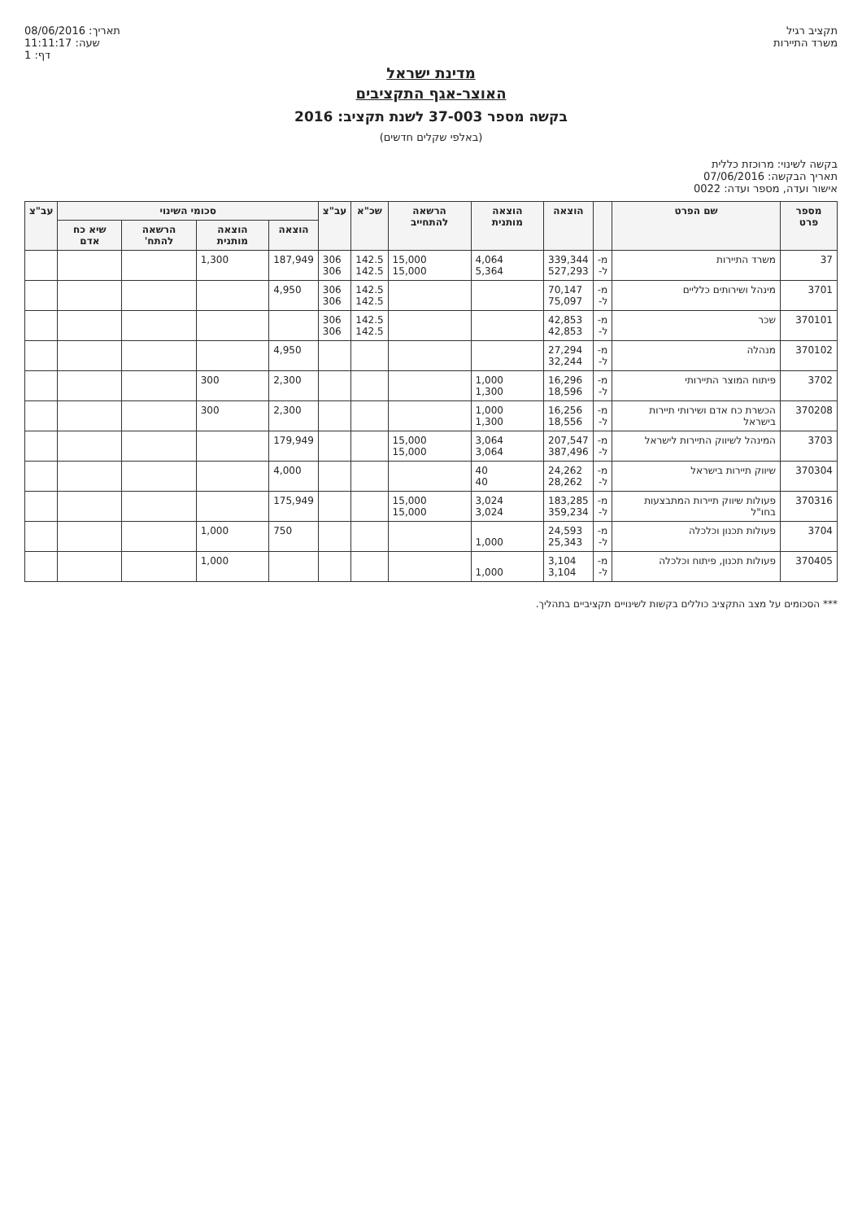תקציב רגיל
משרד התיירות
08/06/2016 :תאריך
11:11:17 :שעה
1 :דף
מדינת ישראל
האוצר-אגף התקציבים
בקשה מספר 37-003 לשנת תקציב: 2016
(באלפי שקלים חדשים)
בקשה לשינוי: מרוכזת כללית
תאריך הבקשה: 07/06/2016
אישור ועדה, מספר ועדה: 0022
| מספר פרט | שם הפרט | | הוצאה | הוצאה מותנית | הרשאה להתחייב | שכ"א | עב"צ | סכומי השינוי | | | | עב"צ |
| --- | --- | --- | --- | --- | --- | --- | --- | --- | --- | --- | --- | --- |
| | | | | | | | | הוצאה | הוצאה מותנית | הרשאה להתח' | שיא כח אדם | |
| 37 | משרד התיירות | מ- ל- | 339,344 527,293 | 4,064 5,364 | 15,000 15,000 | 142.5 142.5 | 306 306 | 187,949 | 1,300 | | | |
| 3701 | מינהל ושירותים כלליים | מ- ל- | 70,147 75,097 | | | 142.5 142.5 | 306 306 | 4,950 | | | | |
| 370101 | שכר | מ- ל- | 42,853 42,853 | | | 142.5 142.5 | 306 306 | | | | | |
| 370102 | מנהלה | מ- ל- | 27,294 32,244 | | | | | 4,950 | | | | |
| 3702 | פיתוח המוצר התיירותי | מ- ל- | 16,296 18,596 | 1,000 1,300 | | | | 2,300 | 300 | | | |
| 370208 | הכשרת כח אדם ושירותי תיירות בישראל | מ- ל- | 16,256 18,556 | 1,000 1,300 | | | | 2,300 | 300 | | | |
| 3703 | המינהל לשיווק התיירות לישראל | מ- ל- | 207,547 387,496 | 3,064 3,064 | 15,000 15,000 | | | 179,949 | | | | |
| 370304 | שיווק תיירות בישראל | מ- ל- | 24,262 28,262 | 40 40 | | | | 4,000 | | | | |
| 370316 | פעולות שיווק תיירות המתבצעות בחו"ל | מ- ל- | 183,285 359,234 | 3,024 3,024 | 15,000 15,000 | | | 175,949 | | | | |
| 3704 | פעולות תכנון וכלכלה | מ- ל- | 24,593 25,343 | 1,000 | | | | 750 | 1,000 | | | |
| 370405 | פעולות תכנון, פיתוח וכלכלה | מ- ל- | 3,104 3,104 | 1,000 | | | | | 1,000 | | | |
*** הסכומים על מצב התקציב כוללים בקשות לשינויים תקציביים בתהליך.